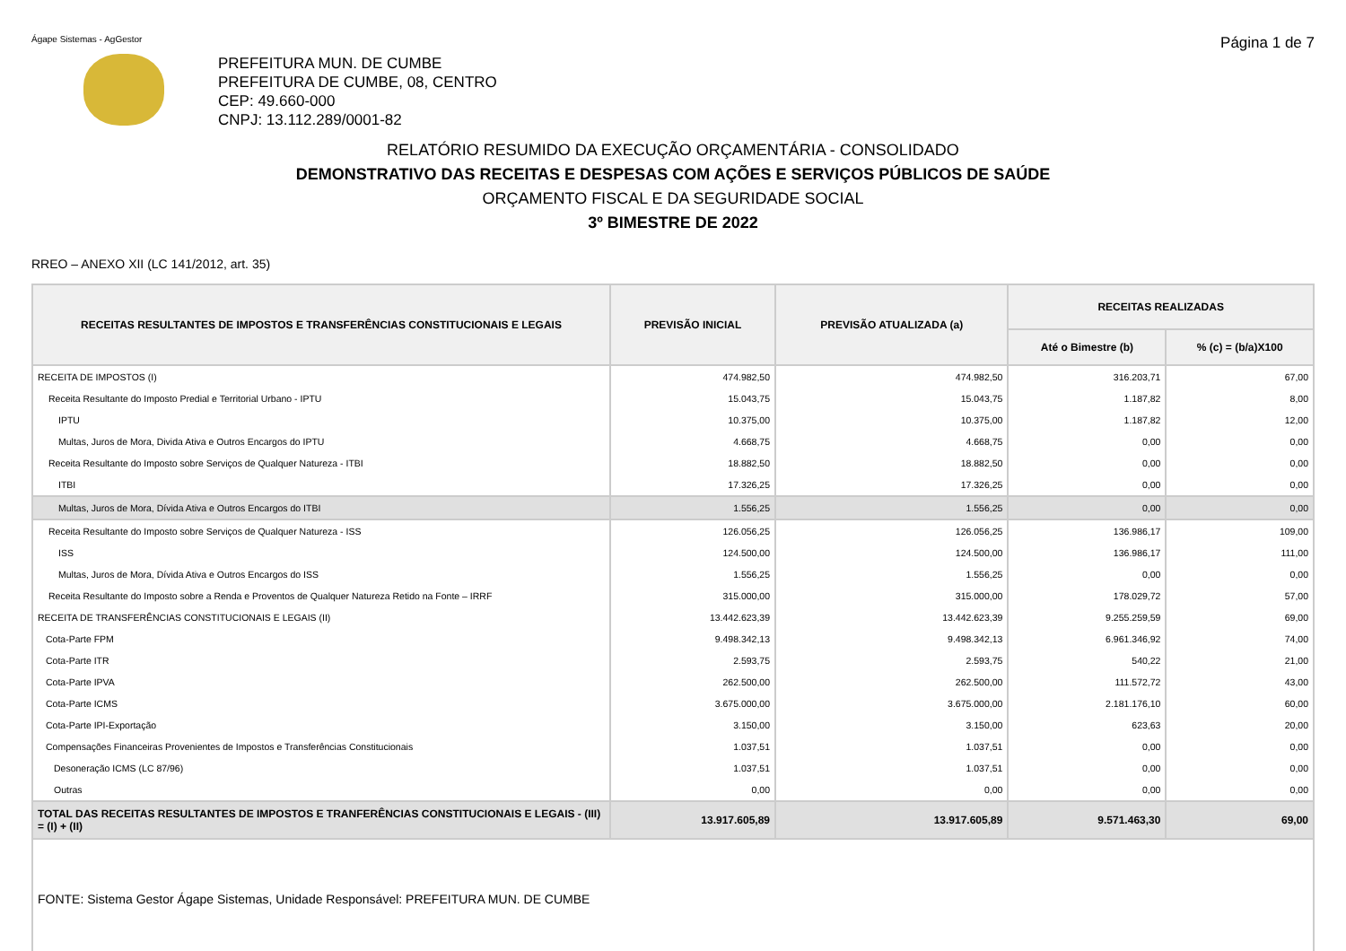Ágape Sistemas - AgGestor Página 1 de 7
PREFEITURA MUN. DE CUMBE
PREFEITURA DE CUMBE, 08, CENTRO
CEP: 49.660-000
CNPJ: 13.112.289/0001-82
RELATÓRIO RESUMIDO DA EXECUÇÃO ORÇAMENTÁRIA - CONSOLIDADO
DEMONSTRATIVO DAS RECEITAS E DESPESAS COM AÇÕES E SERVIÇOS PÚBLICOS DE SAÚDE
ORÇAMENTO FISCAL E DA SEGURIDADE SOCIAL
3º BIMESTRE DE 2022
RREO – ANEXO XII (LC 141/2012, art. 35)
| RECEITAS RESULTANTES DE IMPOSTOS E TRANSFERÊNCIAS CONSTITUCIONAIS E LEGAIS | PREVISÃO INICIAL | PREVISÃO ATUALIZADA (a) | RECEITAS REALIZADAS | |
| --- | --- | --- | --- | --- |
| | | | Até o Bimestre (b) | % (c) = (b/a)X100 |
| RECEITA DE IMPOSTOS (I) | 474.982,50 | 474.982,50 | 316.203,71 | 67,00 |
| Receita Resultante do Imposto Predial e Territorial Urbano - IPTU | 15.043,75 | 15.043,75 | 1.187,82 | 8,00 |
| IPTU | 10.375,00 | 10.375,00 | 1.187,82 | 12,00 |
| Multas, Juros de Mora, Divida Ativa e Outros Encargos do IPTU | 4.668,75 | 4.668,75 | 0,00 | 0,00 |
| Receita Resultante do Imposto sobre Serviços de Qualquer Natureza - ITBI | 18.882,50 | 18.882,50 | 0,00 | 0,00 |
| ITBI | 17.326,25 | 17.326,25 | 0,00 | 0,00 |
| Multas, Juros de Mora, Dívida Ativa e Outros Encargos do ITBI | 1.556,25 | 1.556,25 | 0,00 | 0,00 |
| Receita Resultante do Imposto sobre Serviços de Qualquer Natureza - ISS | 126.056,25 | 126.056,25 | 136.986,17 | 109,00 |
| ISS | 124.500,00 | 124.500,00 | 136.986,17 | 111,00 |
| Multas, Juros de Mora, Dívida Ativa e Outros Encargos do ISS | 1.556,25 | 1.556,25 | 0,00 | 0,00 |
| Receita Resultante do Imposto sobre a Renda e Proventos de Qualquer Natureza Retido na Fonte – IRRF | 315.000,00 | 315.000,00 | 178.029,72 | 57,00 |
| RECEITA DE TRANSFERÊNCIAS CONSTITUCIONAIS E LEGAIS (II) | 13.442.623,39 | 13.442.623,39 | 9.255.259,59 | 69,00 |
| Cota-Parte FPM | 9.498.342,13 | 9.498.342,13 | 6.961.346,92 | 74,00 |
| Cota-Parte ITR | 2.593,75 | 2.593,75 | 540,22 | 21,00 |
| Cota-Parte IPVA | 262.500,00 | 262.500,00 | 111.572,72 | 43,00 |
| Cota-Parte ICMS | 3.675.000,00 | 3.675.000,00 | 2.181.176,10 | 60,00 |
| Cota-Parte IPI-Exportação | 3.150,00 | 3.150,00 | 623,63 | 20,00 |
| Compensações Financeiras Provenientes de Impostos e Transferências Constitucionais | 1.037,51 | 1.037,51 | 0,00 | 0,00 |
| Desoneração ICMS (LC 87/96) | 1.037,51 | 1.037,51 | 0,00 | 0,00 |
| Outras | 0,00 | 0,00 | 0,00 | 0,00 |
| TOTAL DAS RECEITAS RESULTANTES DE IMPOSTOS E TRANFERÊNCIAS CONSTITUCIONAIS E LEGAIS - (III) = (I) + (II) | 13.917.605,89 | 13.917.605,89 | 9.571.463,30 | 69,00 |
FONTE: Sistema Gestor Ágape Sistemas, Unidade Responsável: PREFEITURA MUN. DE CUMBE